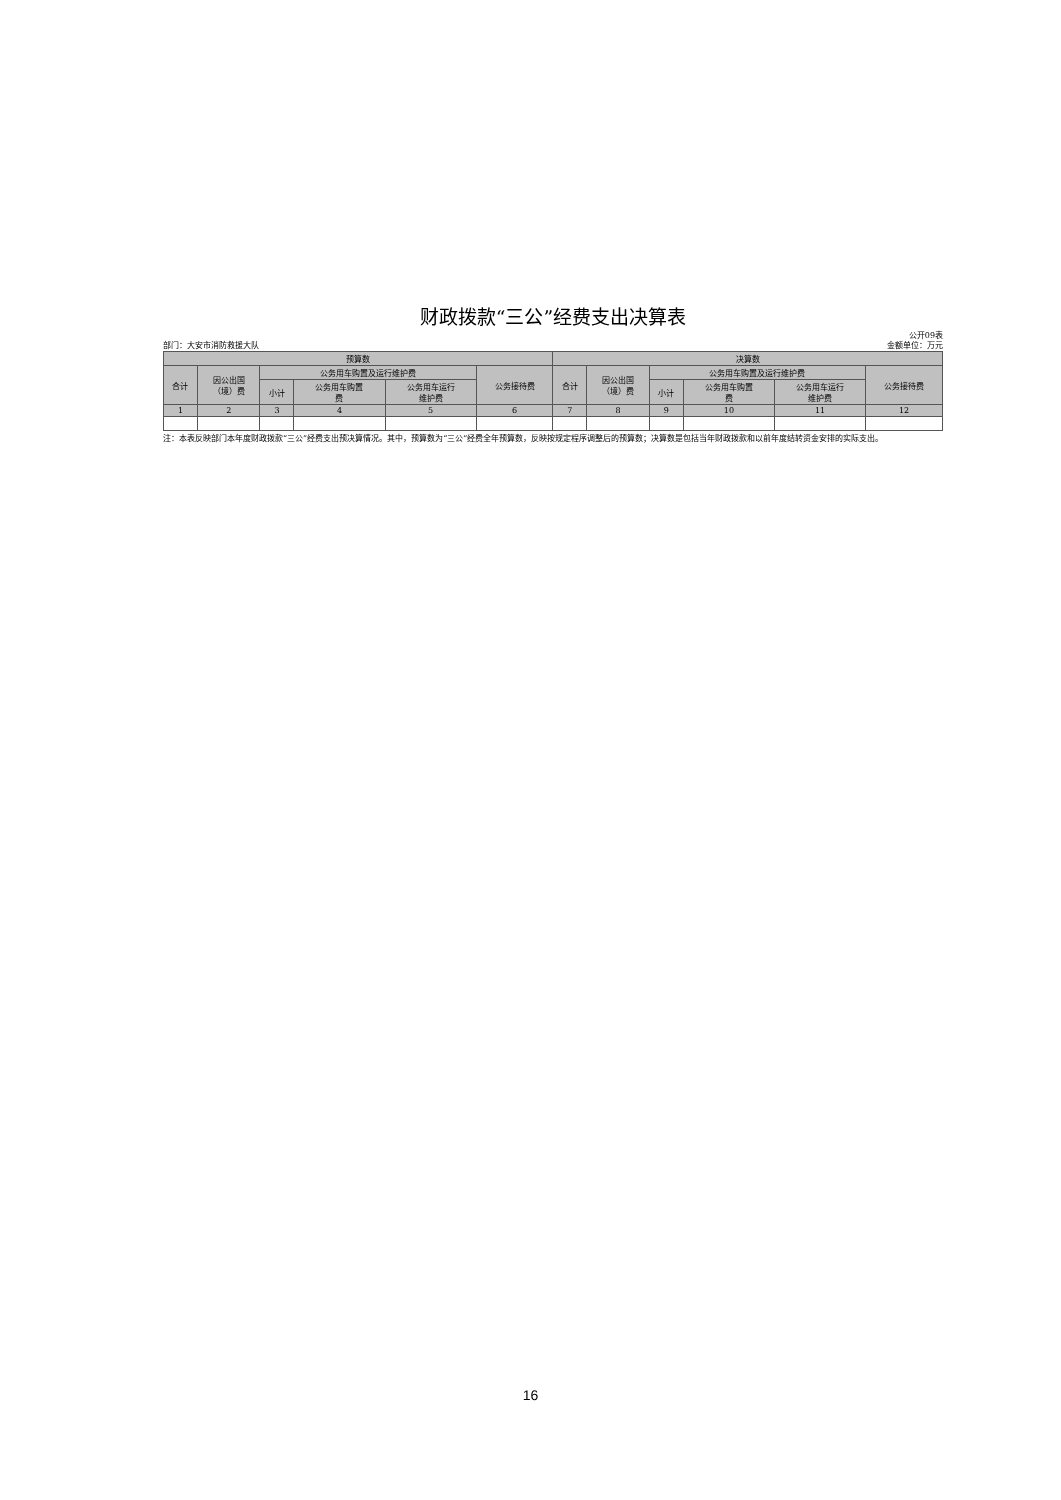财政拨款“三公”经费支出决算表
部门：大安市消防救援大队 公开09表
金额单位：万元
| 预算数 | | | | | | 决算数 | | | | | |
| --- | --- | --- | --- | --- | --- | --- | --- | --- | --- | --- | --- |
| 合计 | 因公出国 （境）费 | 公务用车购置及运行维护费 | | | 公务接待费 | 合计 | 因公出国 （境）费 | 公务用车购置及运行维护费 | | | 公务接待费 |
| | | 小计 | 公务用车购置 费 | 公务用车运行 维护费 | | | | 小计 | 公务用车购置 费 | 公务用车运行 维护费 | |
| 1 | 2 | 3 | 4 | 5 | 6 | 7 | 8 | 9 | 10 | 11 | 12 |
注：本表反映部门本年度财政拨款“三公”经费支出预决算情况。其中，预算数为“三公”经费全年预算数，反映按规定程序调整后的预算数；决算数是包括当年财政拨款和以前年度结转资金安排的实际支出。
16